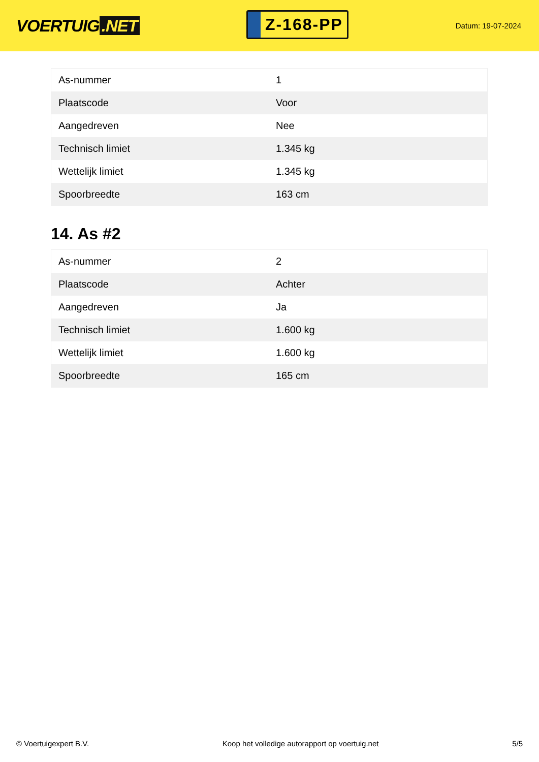VOERTUIG.NET
Z-168-PP
Datum: 19-07-2024
| As-nummer | 1 |
| Plaatscode | Voor |
| Aangedreven | Nee |
| Technisch limiet | 1.345 kg |
| Wettelijk limiet | 1.345 kg |
| Spoorbreedte | 163 cm |
14. As #2
| As-nummer | 2 |
| Plaatscode | Achter |
| Aangedreven | Ja |
| Technisch limiet | 1.600 kg |
| Wettelijk limiet | 1.600 kg |
| Spoorbreedte | 165 cm |
© Voertuigexpert B.V. Koop het volledige autorapport op voertuig.net 5/5